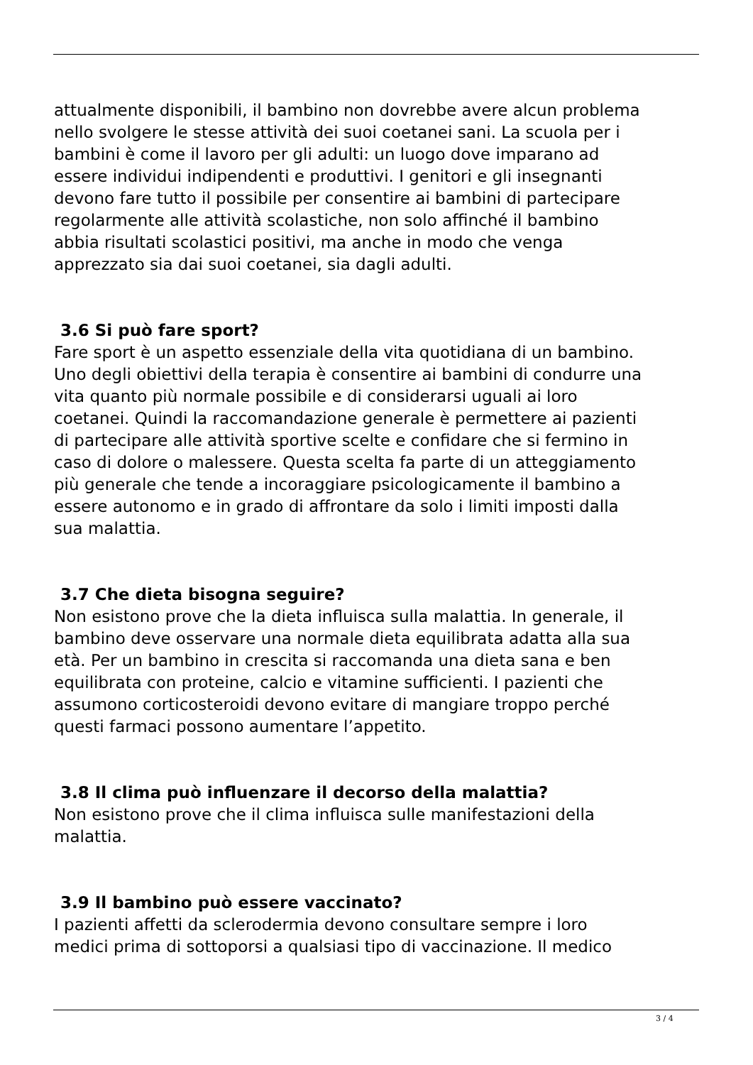attualmente disponibili, il bambino non dovrebbe avere alcun problema
nello svolgere le stesse attività dei suoi coetanei sani. La scuola per i
bambini è come il lavoro per gli adulti: un luogo dove imparano ad
essere individui indipendenti e produttivi. I genitori e gli insegnanti
devono fare tutto il possibile per consentire ai bambini di partecipare
regolarmente alle attività scolastiche, non solo affinché il bambino
abbia risultati scolastici positivi, ma anche in modo che venga
apprezzato sia dai suoi coetanei, sia dagli adulti.
3.6 Si può fare sport?
Fare sport è un aspetto essenziale della vita quotidiana di un bambino.
Uno degli obiettivi della terapia è consentire ai bambini di condurre una
vita quanto più normale possibile e di considerarsi uguali ai loro
coetanei. Quindi la raccomandazione generale è permettere ai pazienti
di partecipare alle attività sportive scelte e confidare che si fermino in
caso di dolore o malessere. Questa scelta fa parte di un atteggiamento
più generale che tende a incoraggiare psicologicamente il bambino a
essere autonomo e in grado di affrontare da solo i limiti imposti dalla
sua malattia.
3.7 Che dieta bisogna seguire?
Non esistono prove che la dieta influisca sulla malattia. In generale, il
bambino deve osservare una normale dieta equilibrata adatta alla sua
età. Per un bambino in crescita si raccomanda una dieta sana e ben
equilibrata con proteine, calcio e vitamine sufficienti. I pazienti che
assumono corticosteroidi devono evitare di mangiare troppo perché
questi farmaci possono aumentare l’appetito.
3.8 Il clima può influenzare il decorso della malattia?
Non esistono prove che il clima influisca sulle manifestazioni della
malattia.
3.9 Il bambino può essere vaccinato?
I pazienti affetti da sclerodermia devono consultare sempre i loro
medici prima di sottoporsi a qualsiasi tipo di vaccinazione. Il medico
3 / 4